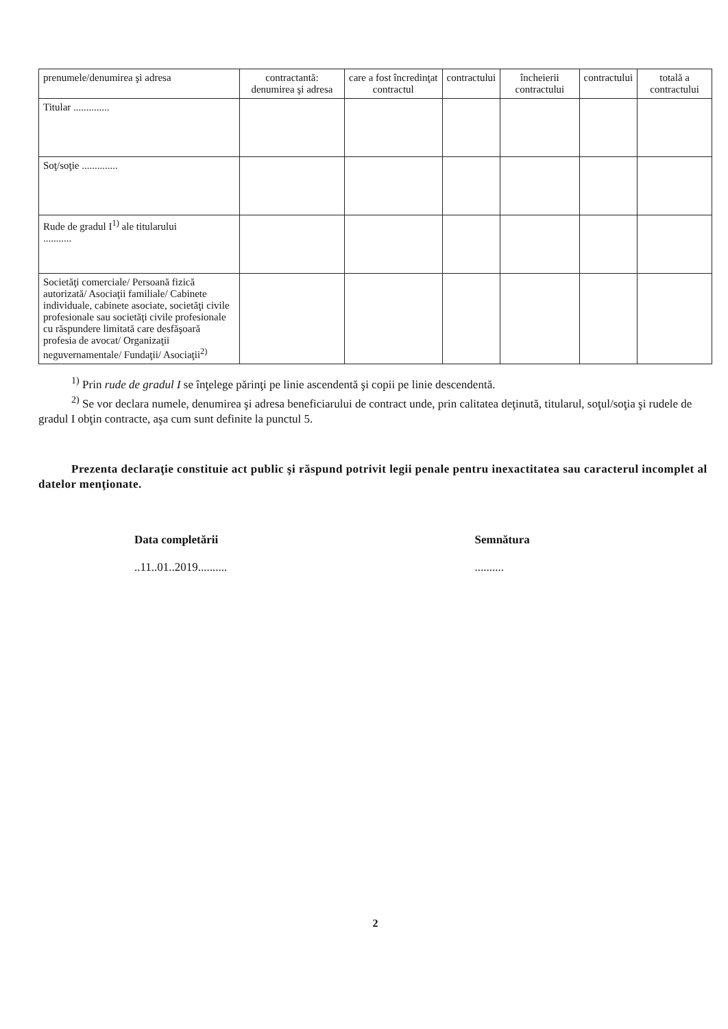| prenumele/denumirea şi adresa | contractantă: denumirea şi adresa | care a fost încredinţat contractul | contractului | încheierii contractului | contractului | totală a contractului |
| Titular .............. | | | | | | |
| Soţ/soţie .............. | | | | | | |
| Rude de gradul I<sup>1)</sup> ale titularului ........... | | | | | | |
| Societăţi comerciale/ Persoană fizică autorizată/ Asociaţii familiale/ Cabinete individuale, cabinete asociate, societăţi civile profesionale sau societăţi civile profesionale cu răspundere limitată care desfăşoară profesia de avocat/ Organizaţii neguvernamentale/ Fundaţii/ Asociaţii<sup>2)</sup> | | | | | | |
<sup>1)</sup> Prin rude de gradul I se înţelege părinţi pe linie ascendentă şi copii pe linie descendentă.
<sup>2)</sup> Se vor declara numele, denumirea şi adresa beneficiarului de contract unde, prin calitatea deţinută, titularul, soţul/soţia şi rudele de gradul I obţin contracte, aşa cum sunt definite la punctul 5.
Prezenta declaraţie constituie act public şi răspund potrivit legii penale pentru inexactitatea sau caracterul incomplet al datelor menţionate.
Data completării
..11..01..2019..........
Semnătura
..........
2